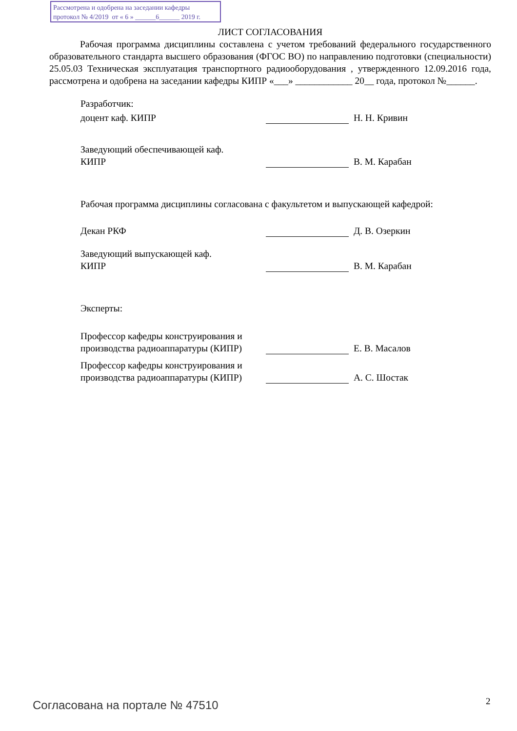Рассмотрена и одобрена на заседании кафедры
протокол № 4/2019 от « 6 » ______6______ 2019 г.
ЛИСТ СОГЛАСОВАНИЯ
Рабочая программа дисциплины составлена с учетом требований федерального государственного образовательного стандарта высшего образования (ФГОС ВО) по направлению подготовки (специальности) 25.05.03 Техническая эксплуатация транспортного радиооборудования , утвержденного 12.09.2016 года, рассмотрена и одобрена на заседании кафедры КИПР «___» ____________ 20__ года, протокол №______.
Разработчик:
доцент каф. КИПР
Н. Н. Кривин
Заведующий обеспечивающей каф.
КИПР
В. М. Карабан
Рабочая программа дисциплины согласована с факультетом и выпускающей кафедрой:
Декан РКФ
Д. В. Озеркин
Заведующий выпускающей каф.
КИПР
В. М. Карабан
Эксперты:
Профессор кафедры конструирования и производства радиоаппаратуры (КИПР)
Е. В. Масалов
Профессор кафедры конструирования и производства радиоаппаратуры (КИПР)
А. С. Шостак
Согласована на портале № 47510 2